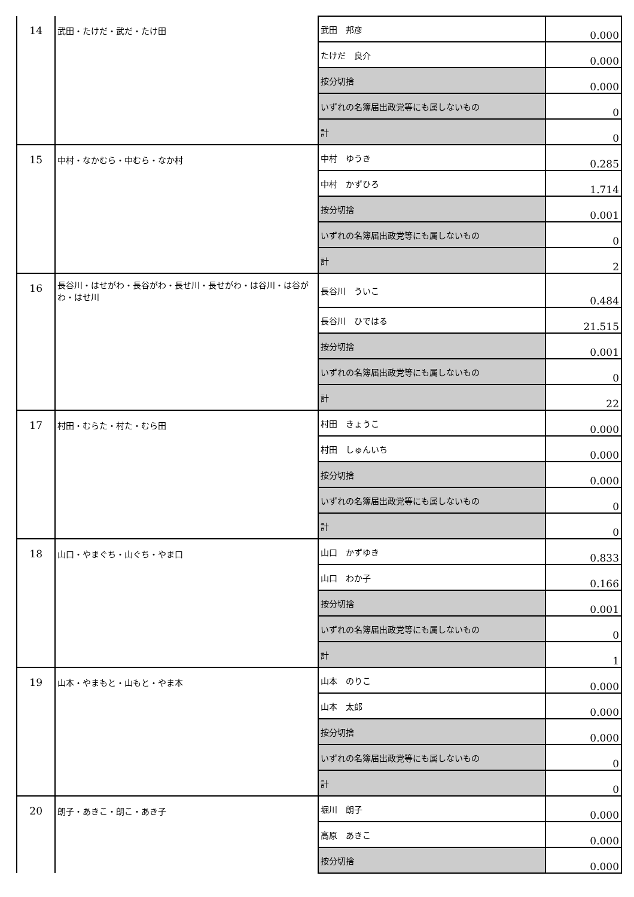| 14 | 武田・たけだ・武だ・たけ田 | 武田 邦彦 | 0.000 |
| | | たけだ 良介 | 0.000 |
| | | 按分切捨 | 0.000 |
| | | いずれの名簿届出政党等にも属しないもの | 0 |
| | | 計 | 0 |
| 15 | 中村・なかむら・中むら・なか村 | 中村 ゆうき | 0.285 |
| | | 中村 かずひろ | 1.714 |
| | | 按分切捨 | 0.001 |
| | | いずれの名簿届出政党等にも属しないもの | 0 |
| | | 計 | 2 |
| 16 | 長谷川・はせがわ・長谷がわ・長せ川・長せがわ・は谷川・は谷がわ・はせ川 | 長谷川 ういこ | 0.484 |
| | | 長谷川 ひではる | 21.515 |
| | | 按分切捨 | 0.001 |
| | | いずれの名簿届出政党等にも属しないもの | 0 |
| | | 計 | 22 |
| 17 | 村田・むらた・村た・むら田 | 村田 きょうこ | 0.000 |
| | | 村田 しゅんいち | 0.000 |
| | | 按分切捨 | 0.000 |
| | | いずれの名簿届出政党等にも属しないもの | 0 |
| | | 計 | 0 |
| 18 | 山口・やまぐち・山ぐち・やま口 | 山口 かずゆき | 0.833 |
| | | 山口 わか子 | 0.166 |
| | | 按分切捨 | 0.001 |
| | | いずれの名簿届出政党等にも属しないもの | 0 |
| | | 計 | 1 |
| 19 | 山本・やまもと・山もと・やま本 | 山本 のりこ | 0.000 |
| | | 山本 太郎 | 0.000 |
| | | 按分切捨 | 0.000 |
| | | いずれの名簿届出政党等にも属しないもの | 0 |
| | | 計 | 0 |
| 20 | 朗子・あきこ・朗こ・あき子 | 堀川 朗子 | 0.000 |
| | | 高原 あきこ | 0.000 |
| | | 按分切捨 | 0.000 |